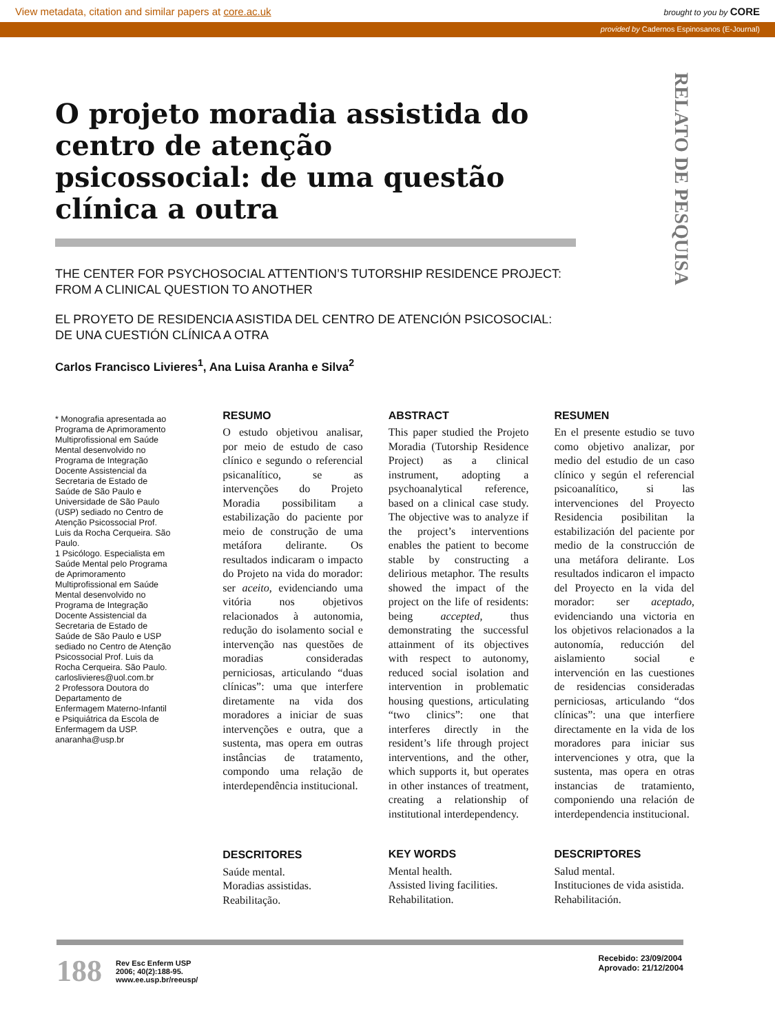View metadata, citation and similar papers at core.ac.uk brought to you by CORE
provided by Cadernos Espinosanos (E-Journal)
RELATO DE PESQUISA
O projeto moradia assistida do centro de atenção psicossocial: de uma questão clínica a outra
THE CENTER FOR PSYCHOSOCIAL ATTENTION’S TUTORSHIP RESIDENCE PROJECT:
FROM A CLINICAL QUESTION TO ANOTHER
EL PROYETO DE RESIDENCIA ASISTIDA DEL CENTRO DE ATENCIÓN PSICOSOCIAL:
DE UNA CUESTIÓN CLÍNICA A OTRA
Carlos Francisco Livieres<sup>1</sup>, Ana Luisa Aranha e Silva<sup>2</sup>
* Monografia apresentada ao Programa de Aprimoramento Multiprofissional em Saúde Mental desenvolvido no Programa de Integração Docente Assistencial da Secretaria de Estado de Saúde de São Paulo e Universidade de São Paulo (USP) sediado no Centro de Atenção Psicossocial Prof. Luis da Rocha Cerqueira. São Paulo.
1 Psicólogo. Especialista em Saúde Mental pelo Programa de Aprimoramento Multiprofissional em Saúde Mental desenvolvido no Programa de Integração Docente Assistencial da Secretaria de Estado de Saúde de São Paulo e USP sediado no Centro de Atenção Psicossocial Prof. Luis da Rocha Cerqueira. São Paulo. carloslivieres@uol.com.br
2 Professora Doutora do Departamento de Enfermagem Materno-Infantil e Psiquiátrica da Escola de Enfermagem da USP. anaranha@usp.br
RESUMO
O estudo objetivou analisar, por meio de estudo de caso clínico e segundo o referencial psicanalítico, se as intervenções do Projeto Moradia possibilitam a estabilização do paciente por meio de construção de uma metáfora delirante. Os resultados indicaram o impacto do Projeto na vida do morador: ser aceito, evidenciando uma vitória nos objetivos relacionados à autonomia, redução do isolamento social e intervenção nas questões de moradias consideradas perniciosas, articulando “duas clínicas”: uma que interfere diretamente na vida dos moradores a iniciar de suas intervenções e outra, que a sustenta, mas opera em outras instâncias de tratamento, compondo uma relação de interdependência institucional.
DESCRITORES
Saúde mental.
Moradias assistidas.
Reabilitação.
ABSTRACT
This paper studied the Projeto Moradia (Tutorship Residence Project) as a clinical instrument, adopting a psychoanalytical reference, based on a clinical case study. The objective was to analyze if the project’s interventions enables the patient to become stable by constructing a delirious metaphor. The results showed the impact of the project on the life of residents: being accepted, thus demonstrating the successful attainment of its objectives with respect to autonomy, reduced social isolation and intervention in problematic housing questions, articulating “two clinics”: one that interferes directly in the resident’s life through project interventions, and the other, which supports it, but operates in other instances of treatment, creating a relationship of institutional interdependency.
KEY WORDS
Mental health.
Assisted living facilities.
Rehabilitation.
RESUMEN
En el presente estudio se tuvo como objetivo analizar, por medio del estudio de un caso clínico y según el referencial psicoanalítico, si las intervenciones del Proyecto Residencia posibilitan la estabilización del paciente por medio de la construcción de una metáfora delirante. Los resultados indicaron el impacto del Proyecto en la vida del morador: ser aceptado, evidenciando una victoria en los objetivos relacionados a la autonomía, reducción del aislamiento social e intervención en las cuestiones de residencias consideradas perniciosas, articulando “dos clínicas”: una que interfiere directamente en la vida de los moradores para iniciar sus intervenciones y otra, que la sustenta, mas opera en otras instancias de tratamiento, componiendo una relación de interdependencia institucional.
DESCRIPTORES
Salud mental.
Instituciones de vida asistida.
Rehabilitación.
188 Rev Esc Enferm USP
2006; 40(2):188-95.
www.ee.usp.br/reeusp/
Recebido: 23/09/2004
Aprovado: 21/12/2004